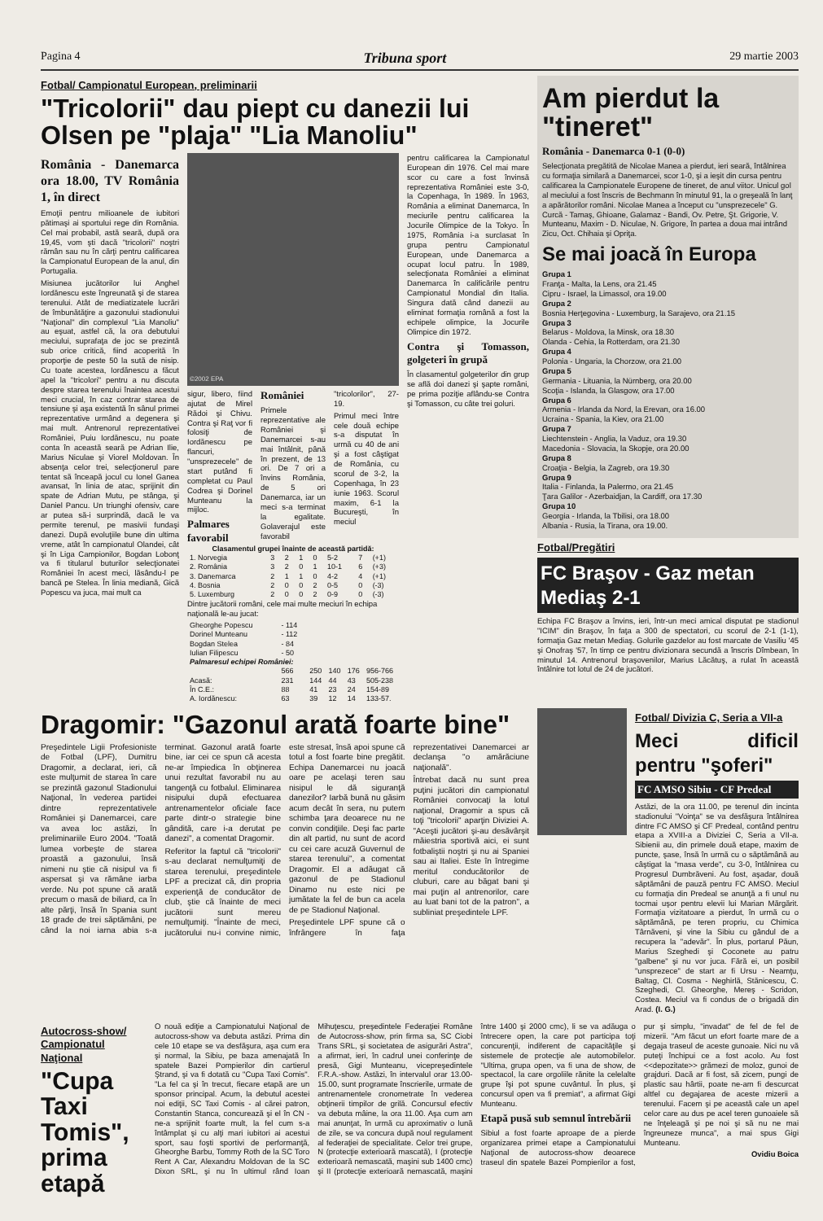Pagina 4 Tribuna sport 29 martie 2003
Fotbal/ Campionatul European, preliminarii
"Tricolorii" dau piept cu danezii lui Olsen pe "plaja" "Lia Manoliu"
România - Danemarca ora 18.00, TV România 1, în direct
Emoţii pentru milioanele de iubitori pătimaşi ai sportului rege din România. Cel mai probabil, astă seară, după ora 19,45, vom şti dacă "tricolorii" noştri rămân sau nu în cărţi pentru calificarea la Campionatul European de la anul, din Portugalia.
Misiunea jucătorilor lui Anghel Iordănescu este îngreunată şi de starea terenului. Atât de mediatizatele lucrări de îmbunătăţire a gazonului stadionului "Naţional" din complexul "Lia Manoliu" au eşuat, astfel că, la ora debutului meciului, suprafaţa de joc se prezintă sub orice critică, fiind acoperită în proporţie de peste 50 la sută de nisip. Cu toate acestea, Iordănescu a făcut apel la "tricolori" pentru a nu discuta despre starea terenului înaintea acestui meci crucial, în caz contrar starea de tensiune şi aşa existentă în sânul primei reprezentative urmând a degenera şi mai mult. Antrenorul reprezentativei României, Puiu Iordănescu, nu poate conta în această seară pe Adrian Ilie, Marius Niculae şi Viorel Moldovan. În absenţa celor trei, selecţionerul pare tentat să înceapă jocul cu Ionel Ganea avansat, în linia de atac, sprijinit din spate de Adrian Mutu, pe stânga, şi Daniel Pancu. Un triunghi ofensiv, care ar putea să-i surprindă, dacă le va permite terenul, pe masivii fundaşi danezi. După evoluţiile bune din ultima vreme, atât în campionatul Olandei, cât şi în Liga Campionilor, Bogdan Lobonţ va fi titularul buturilor selecţionatei României în acest meci, lăsându-l pe bancă pe Stelea. În linia mediană, Gică Popescu va juca, mai mult ca
©2002 EPA
sigur, libero, fiind ajutat de Mirel Rădoi şi Chivu. Contra şi Raţ vor fi folosiţi de Iordănescu pe flancuri, "unsprezecele" de start putând fi completat cu Paul Codrea şi Dorinel Munteanu la mijloc.
Palmares favorabil României
Primele reprezentative ale României şi Danemarcei s-au mai întâlnit, până în prezent, de 13 ori. De 7 ori a învins România, de 5 ori Danemarca, iar un meci s-a terminat la egalitate. Golaverajul este favorabil "tricolorilor", 27-19.
Primul meci între cele două echipe s-a disputat în urmă cu 40 de ani şi a fost câştigat de România, cu scorul de 3-2, la Copenhaga, în 23 iunie 1963. Scorul maxim, 6-1 la Bucureşti, în meciul
| Clasamentul grupei înainte de această partidă: | | | | | | | |
| --- | --- | --- | --- | --- | --- | --- | --- |
| 1. Norvegia | 3 | 2 | 1 | 0 | 5-2 | 7 | (+1) |
| 2. România | 3 | 2 | 0 | 1 | 10-1 | 6 | (+3) |
| 3. Danemarca | 2 | 1 | 1 | 0 | 4-2 | 4 | (+1) |
| 4. Bosnia | 2 | 0 | 0 | 2 | 0-5 | 0 | (-3) |
| 5. Luxemburg | 2 | 0 | 0 | 2 | 0-9 | 0 | (-3) |
Dintre jucătorii români, cele mai multe meciuri în echipa naţională le-au jucat:
| Gheorghe Popescu | - 114 | | | | |
| Dorinel Munteanu | - 112 | | | | |
| Bogdan Stelea | - 84 | | | | |
| Iulian Filipescu | - 50 | | | | |
| Palmaresul echipei României: | | | | | |
| | 566 | 250 | 140 | 176 | 956-766 |
| Acasă: | 231 | 144 | 44 | 43 | 505-238 |
| În C.E.: | 88 | 41 | 23 | 24 | 154-89 |
| A. Iordănescu: | 63 | 39 | 12 | 14 | 133-57. |
pentru calificarea la Campionatul European din 1976. Cel mai mare scor cu care a fost învinsă reprezentativa României este 3-0, la Copenhaga, în 1989. În 1963, România a eliminat Danemarca, în meciurile pentru calificarea la Jocurile Olimpice de la Tokyo. În 1975, România i-a surclasat în grupa pentru Campionatul European, unde Danemarca a ocupat locul patru. În 1989, selecţionata României a eliminat Danemarca în calificările pentru Campionatul Mondial din Italia. Singura dată când danezii au eliminat formaţia română a fost la echipele olimpice, la Jocurile Olimpice din 1972.
Contra şi Tomasson, golgeteri în grupă
În clasamentul golgeterilor din grup se află doi danezi şi şapte români, pe prima poziţie aflându-se Contra şi Tomasson, cu câte trei goluri.
Am pierdut la "tineret"
România - Danemarca 0-1 (0-0)
Selecţionata pregătită de Nicolae Manea a pierdut, ieri seară, întâlnirea cu formaţia similară a Danemarcei, scor 1-0, şi a ieşit din cursa pentru calificarea la Campionatele Europene de tineret, de anul viitor. Unicul gol al meciului a fost înscris de Bechmann în minutul 91, la o greşeală în lanţ a apărătorilor români. Nicolae Manea a început cu "unsprezecele" G. Curcă - Tamaş, Ghioane, Galamaz - Bandi, Ov. Petre, Şt. Grigorie, V. Munteanu, Maxim - D. Niculae, N. Grigore, în partea a doua mai intrând Zicu, Oct. Chihaia şi Opriţa.
Se mai joacă în Europa
Grupa 1
Franţa - Malta, la Lens, ora 21.45
Cipru - Israel, la Limassol, ora 19.00
Grupa 2
Bosnia Herţegovina - Luxemburg, la Sarajevo, ora 21.15
Grupa 3
Belarus - Moldova, la Minsk, ora 18.30
Olanda - Cehia, la Rotterdam, ora 21.30
Grupa 4
Polonia - Ungaria, la Chorzow, ora 21.00
Grupa 5
Germania - Lituania, la Nürnberg, ora 20.00
Scoţia - Islanda, la Glasgow, ora 17.00
Grupa 6
Armenia - Irlanda da Nord, la Erevan, ora 16.00
Ucraina - Spania, la Kiev, ora 21.00
Grupa 7
Liechtenstein - Anglia, la Vaduz, ora 19.30
Macedonia - Slovacia, la Skopje, ora 20.00
Grupa 8
Croaţia - Belgia, la Zagreb, ora 19.30
Grupa 9
Italia - Finlanda, la Palermo, ora 21.45
Ţara Galilor - Azerbaidjan, la Cardiff, ora 17.30
Grupa 10
Georgia - Irlanda, la Tbilisi, ora 18.00
Albania - Rusia, la Tirana, ora 19.00.
Fotbal/Pregătiri
FC Braşov - Gaz metan Mediaş 2-1
Echipa FC Braşov a învins, ieri, într-un meci amical disputat pe stadionul "ICIM" din Braşov, în faţa a 300 de spectatori, cu scorul de 2-1 (1-1), formaţia Gaz metan Mediaş. Golurile gazdelor au fost marcate de Vasiliu '45 şi Onofraş '57, în timp ce pentru divizionara secundă a înscris Dîmbean, în minutul 14. Antrenorul braşovenilor, Marius Lăcătuş, a rulat în această întâlnire tot lotul de 24 de jucători.
Dragomir: "Gazonul arată foarte bine"
Preşedintele Ligii Profesioniste de Fotbal (LPF), Dumitru Dragomir, a declarat, ieri, că este mulţumit de starea în care se prezintă gazonul Stadionului Naţional, în vederea partidei dintre reprezentativele României şi Danemarcei, care va avea loc astăzi, în preliminariile Euro 2004. "Toată lumea vorbeşte de starea proastă a gazonului, însă nimeni nu ştie că nisipul va fi aspersat şi va rămâne iarba verde. Nu pot spune că arată precum o masă de biliard, ca în alte părţi, însă în Spania sunt 18 grade de trei săptămâni, pe când la noi iarna abia s-a terminat. Gazonul arată foarte bine, iar cei ce spun că acesta ne-ar împiedica în obţinerea unui rezultat favorabil nu au tangenţă cu fotbalul. Eliminarea nisipului după efectuarea antrenamentelor oficiale face parte dintr-o strategie bine gândită, care i-a derutat pe danezi", a comentat Dragomir.
Referitor la faptul că "tricolorii" s-au declarat nemulţumiţi de starea terenului, preşedintele LPF a precizat că, din propria experienţă de conducător de club, ştie că înainte de meci jucătorii sunt mereu nemulţumiţi. "Înainte de meci, jucătorului nu-i convine nimic, este stresat, însă apoi spune că totul a fost foarte bine pregătit. Echipa Danemarcei nu joacă oare pe acelaşi teren sau nisipul le dă siguranţă danezilor? Iarbă bună nu găsim acum decât în sera, nu putem schimba ţara deoarece nu ne convin condiţiile. Deşi fac parte din alt partid, nu sunt de acord cu cei care acuză Guvernul de starea terenului", a comentat Dragomir. El a adăugat că gazonul de pe Stadionul Dinamo nu este nici pe jumătate la fel de bun ca acela de pe Stadionul Naţional.
Preşedintele LPF spune că o înfrângere în faţa reprezentativei Danemarcei ar declanşa "o amărăciune naţională".
Întrebat dacă nu sunt prea puţini jucători din campionatul României convocaţi la lotul naţional, Dragomir a spus că toţi "tricolorii" aparţin Diviziei A. "Aceşti jucători şi-au desăvârşit măiestria sportivă aici, ei sunt fotbaliştii noştri şi nu ai Spaniei sau ai Italiei. Este în întregime meritul conducătorilor de cluburi, care au băgat bani şi mai puţin al antrenorilor, care au luat bani tot de la patron", a subliniat preşedintele LPF.
Fotbal/ Divizia C, Seria a VII-a
Meci dificil pentru "şoferi"
FC AMSO Sibiu - CF Predeal
Astăzi, de la ora 11.00, pe terenul din incinta stadionului "Voinţa" se va desfăşura întâlnirea dintre FC AMSO şi CF Predeal, contând pentru etapa a XVIII-a a Diviziei C, Seria a VII-a. Sibienii au, din primele două etape, maxim de puncte, şase, însă în urmă cu o săptămână au câştigat la "masa verde", cu 3-0, întâlnirea cu Progresul Dumbrăveni. Au fost, aşadar, două săptămâni de pauză pentru FC AMSO. Meciul cu formaţia din Predeal se anunţă a fi unul nu tocmai uşor pentru elevii lui Marian Mărgărit. Formaţia vizitatoare a pierdut, în urmă cu o săptămână, pe teren propriu, cu Chimica Târnăveni, şi vine la Sibiu cu gândul de a recupera la "adevăr". În plus, portarul Păun, Marius Szeghedi şi Coconete au patru "galbene" şi nu vor juca. Fără ei, un posibil "unsprezece" de start ar fi Ursu - Neamţu, Baltag, Cl. Cosma - Neghirlă, Stănicescu, C. Szeghedi, Cl. Gheorghe, Mereş - Scridon, Costea. Meciul va fi condus de o brigadă din Arad. (I. G.)
Autocross-show/ Campionatul Naţional
"Cupa Taxi Tomis", prima etapă
O nouă ediţie a Campionatului Naţional de autocross-show va debuta astăzi. Prima din cele 10 etape se va desfăşura, aşa cum era şi normal, la Sibiu, pe baza amenajată în spatele Bazei Pompierilor din cartierul Ştrand, şi va fi dotată cu "Cupa Taxi Comis". "La fel ca şi în trecut, fiecare etapă are un sponsor principal. Acum, la debutul acestei noi ediţii, SC Taxi Comis - al cărei patron, Constantin Stanca, concurează şi el în CN - ne-a sprijinit foarte mult, la fel cum s-a întâmplat şi cu alţi mari iubitori ai acestui sport, sau foşti sportivi de performanţă, Gheorghe Barbu, Tommy Roth de la SC Toro Rent A Car, Alexandru Moldovan de la SC Dixon SRL, şi nu în ultimul rând Ioan Mihuţescu, preşedintele Federaţiei Române de Autocross-show, prin firma sa, SC Ciobi Trans SRL, şi societatea de asigurări Astra", a afirmat, ieri, în cadrul unei conferinţe de presă, Gigi Munteanu, vicepreşedintele F.R.A.-show. Astăzi, în intervalul orar 13.00-15.00, sunt programate înscrierile, urmate de antrenamentele cronometrate în vederea obţinerii timpilor de grilă. Concursul efectiv va debuta mâine, la ora 11.00. Aşa cum am mai anunţat, în urmă cu aproximativ o lună de zile, se va concura după noul regulament al federaţiei de specialitate. Celor trei grupe, N (protecţie exterioară mascată), I (protecţie exterioară nemascată, maşini sub 1400 cmc) şi II (protecţie exterioară nemascată, maşini între 1400 şi 2000 cmc), li se va adăuga o întrecere open, la care pot participa toţi concurenţii, indiferent de capacităţile şi sistemele de protecţie ale automobilelor. "Ultima, grupa open, va fi una de show, de spectacol, la care orgoliile rănite la celelalte grupe îşi pot spune cuvântul. În plus, şi concursul open va fi premiat", a afirmat Gigi Munteanu.
Etapă pusă sub semnul întrebării
Sibiul a fost foarte aproape de a pierde organizarea primei etape a Campionatului Naţional de autocross-show deoarece traseul din spatele Bazei Pompierilor a fost, pur şi simplu, "invadat" de fel de fel de mizerii. "Am făcut un efort foarte mare de a degaja traseul de aceste gunoaie. Nici nu vă puteţi închipui ce a fost acolo. Au fost <<depozitate>> grămezi de moloz, gunoi de grajduri. Dacă ar fi fost, să zicem, pungi de plastic sau hârtii, poate ne-am fi descurcat altfel cu degajarea de aceste mizerii a terenului. Facem şi pe această cale un apel celor care au dus pe acel teren gunoaiele să ne înţeleagă şi pe noi şi să nu ne mai îngreuneze munca", a mai spus Gigi Munteanu.
Ovidiu Boica